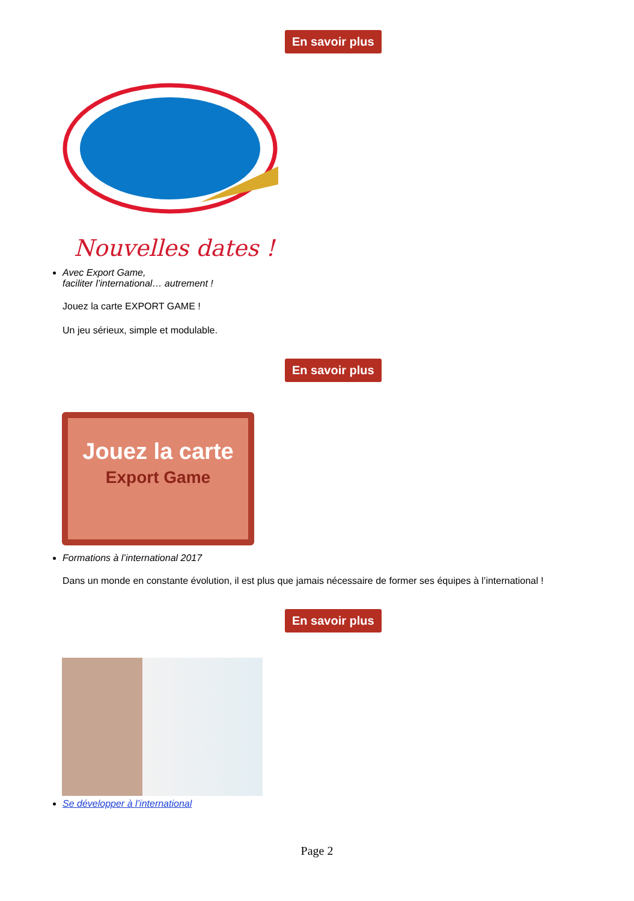En savoir plus
Nouvelles dates !
Avec Export Game,
faciliter l’international… autrement !
Jouez la carte EXPORT GAME !
Un jeu sérieux, simple et modulable.
En savoir plus
Jouez la carte
Export Game
Formations à l’international 2017
Dans un monde en constante évolution, il est plus que jamais nécessaire de former ses équipes à l’international !
En savoir plus
Se développer à l’international
Page 2